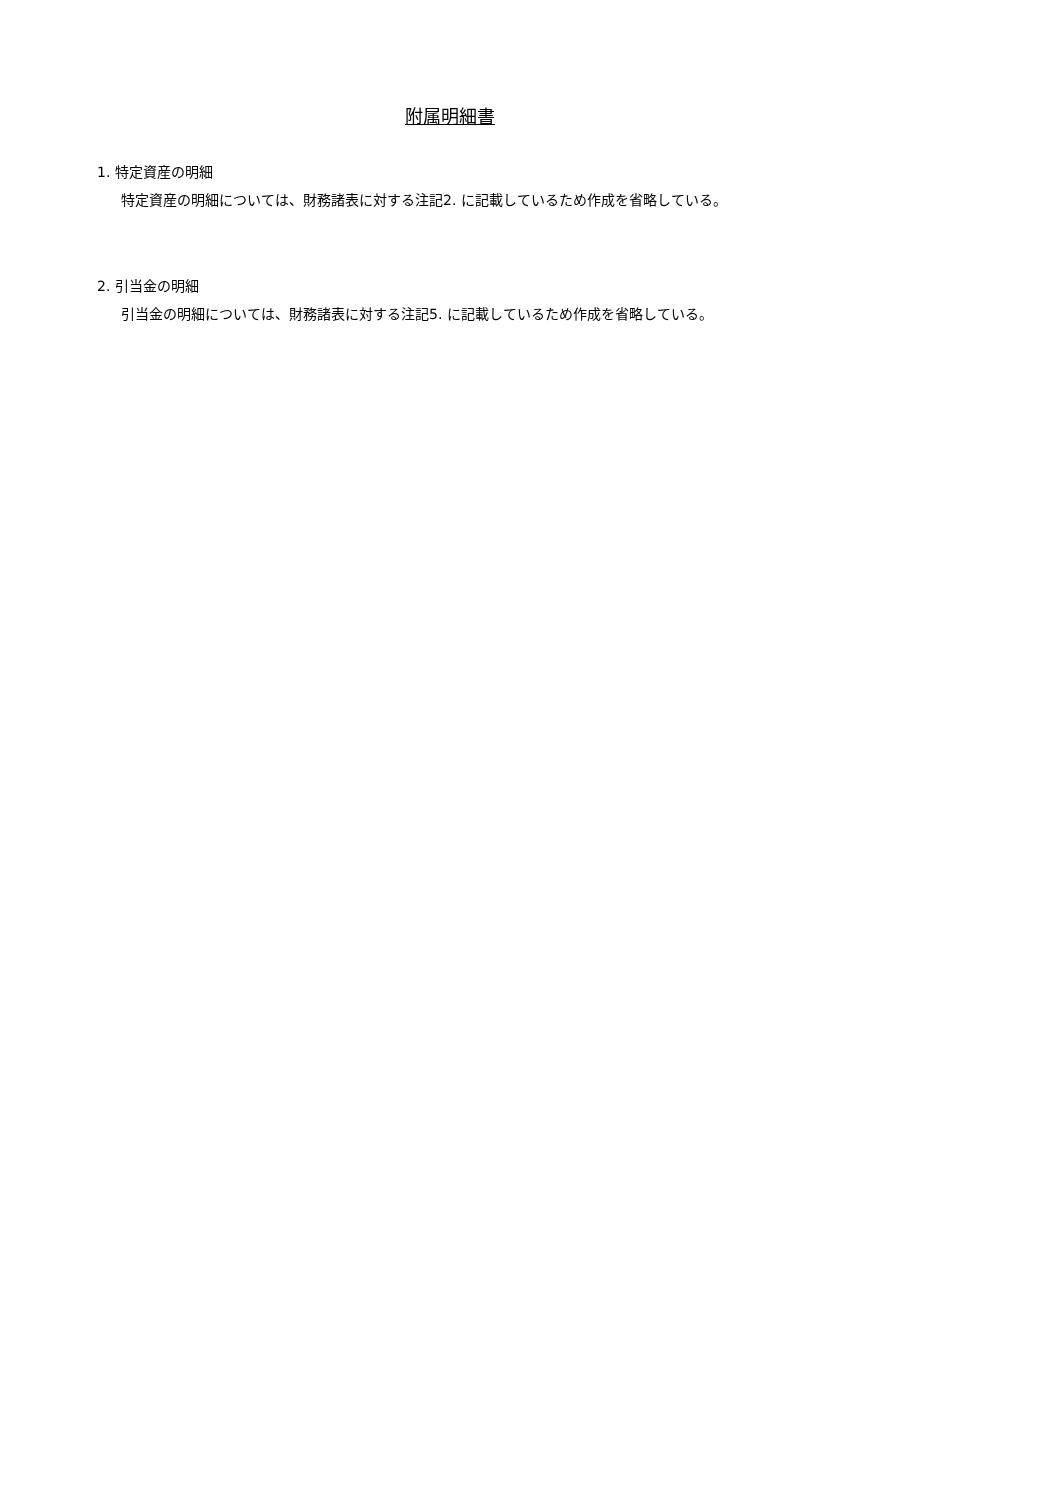附属明細書
1. 特定資産の明細
特定資産の明細については、財務諸表に対する注記2. に記載しているため作成を省略している。
2. 引当金の明細
引当金の明細については、財務諸表に対する注記5. に記載しているため作成を省略している。